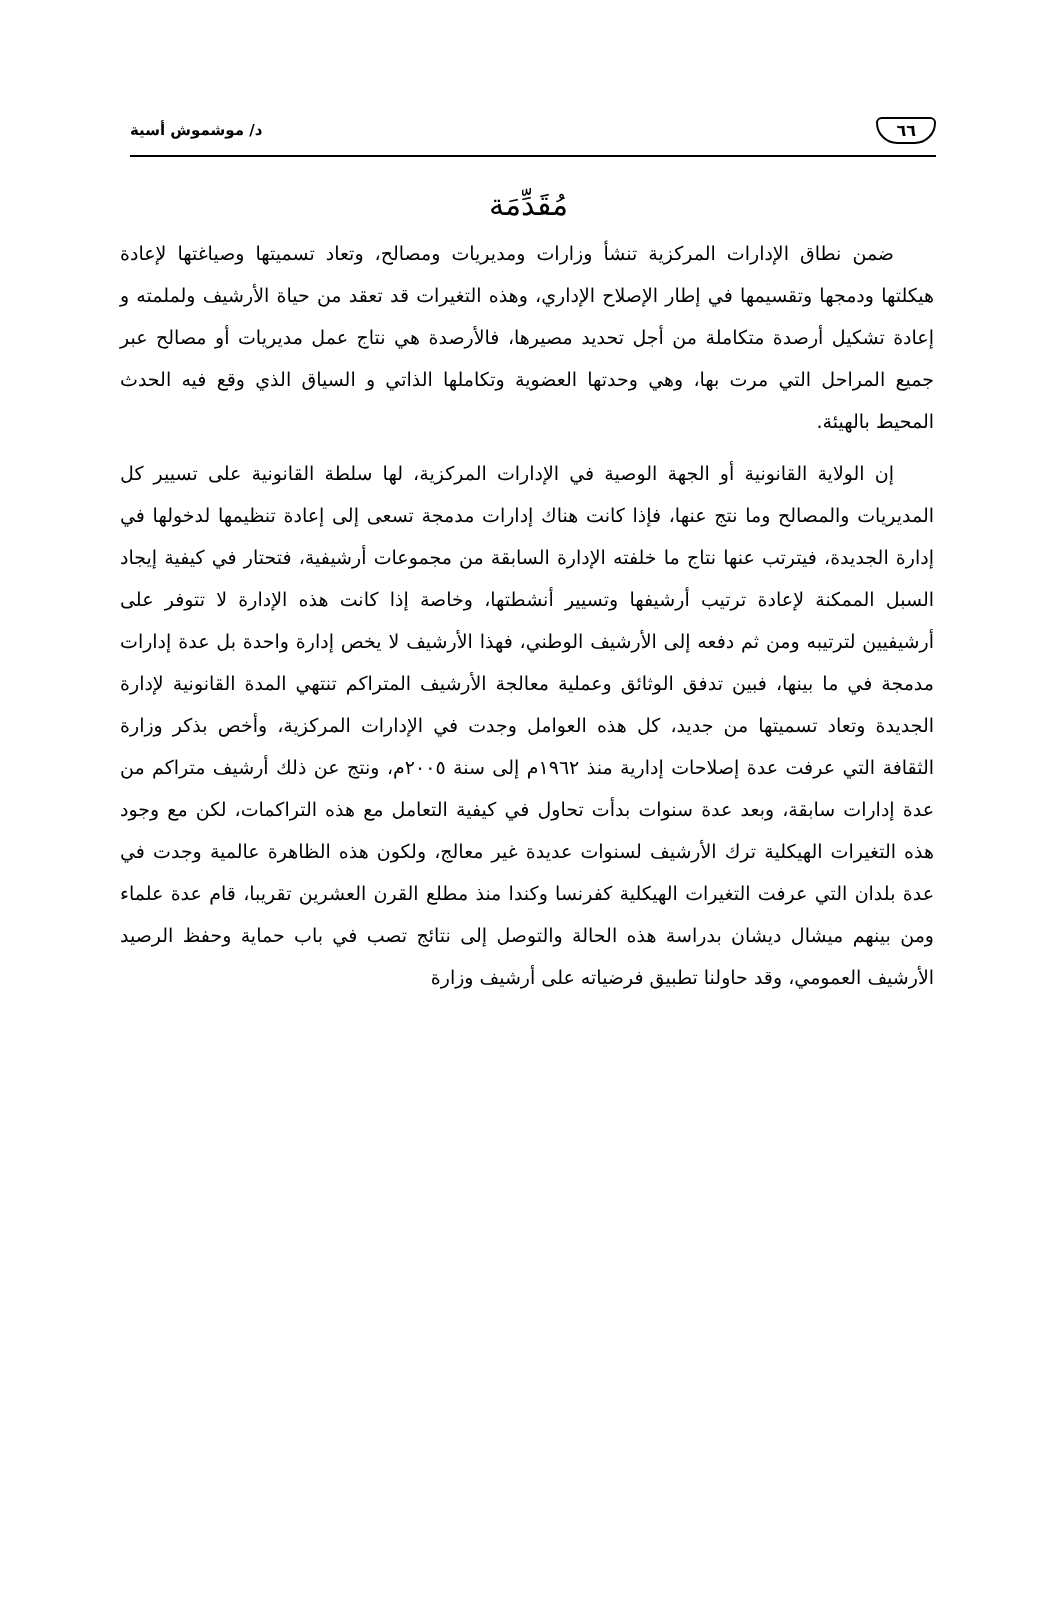٦٦ د/ موشموش أسية
مُقَدِّمَة
ضمن نطاق الإدارات المركزية تنشأ وزارات ومديريات ومصالح، وتعاد تسميتها وصياغتها لإعادة هيكلتها ودمجها وتقسيمها في إطار الإصلاح الإداري، وهذه التغيرات قد تعقد من حياة الأرشيف ولملمته و إعادة تشكيل أرصدة متكاملة من أجل تحديد مصيرها، فالأرصدة هي نتاج عمل مديريات أو مصالح عبر جميع المراحل التي مرت بها، وهي وحدتها العضوية وتكاملها الذاتي و السياق الذي وقع فيه الحدث المحيط بالهيئة.
إن الولاية القانونية أو الجهة الوصية في الإدارات المركزية، لها سلطة القانونية على تسيير كل المديريات والمصالح وما نتج عنها، فإذا كانت هناك إدارات مدمجة تسعى إلى إعادة تنظيمها لدخولها في إدارة الجديدة، فيترتب عنها نتاج ما خلفته الإدارة السابقة من مجموعات أرشيفية، فتحتار في كيفية إيجاد السبل الممكنة لإعادة ترتيب أرشيفها وتسيير أنشطتها، وخاصة إذا كانت هذه الإدارة لا تتوفر على أرشيفيين لترتيبه ومن ثم دفعه إلى الأرشيف الوطني، فهذا الأرشيف لا يخص إدارة واحدة بل عدة إدارات مدمجة في ما بينها، فبين تدفق الوثائق وعملية معالجة الأرشيف المتراكم تنتهي المدة القانونية لإدارة الجديدة وتعاد تسميتها من جديد، كل هذه العوامل وجدت في الإدارات المركزية، وأخص بذكر وزارة الثقافة التي عرفت عدة إصلاحات إدارية منذ ١٩٦٢م إلى سنة ٢٠٠٥م، ونتج عن ذلك أرشيف متراكم من عدة إدارات سابقة، وبعد عدة سنوات بدأت تحاول في كيفية التعامل مع هذه التراكمات، لكن مع وجود هذه التغيرات الهيكلية ترك الأرشيف لسنوات عديدة غير معالج، ولكون هذه الظاهرة عالمية وجدت في عدة بلدان التي عرفت التغيرات الهيكلية كفرنسا وكندا منذ مطلع القرن العشرين تقريبا، قام عدة علماء ومن بينهم ميشال ديشان بدراسة هذه الحالة والتوصل إلى نتائج تصب في باب حماية وحفظ الرصيد الأرشيف العمومي، وقد حاولنا تطبيق فرضياته على أرشيف وزارة